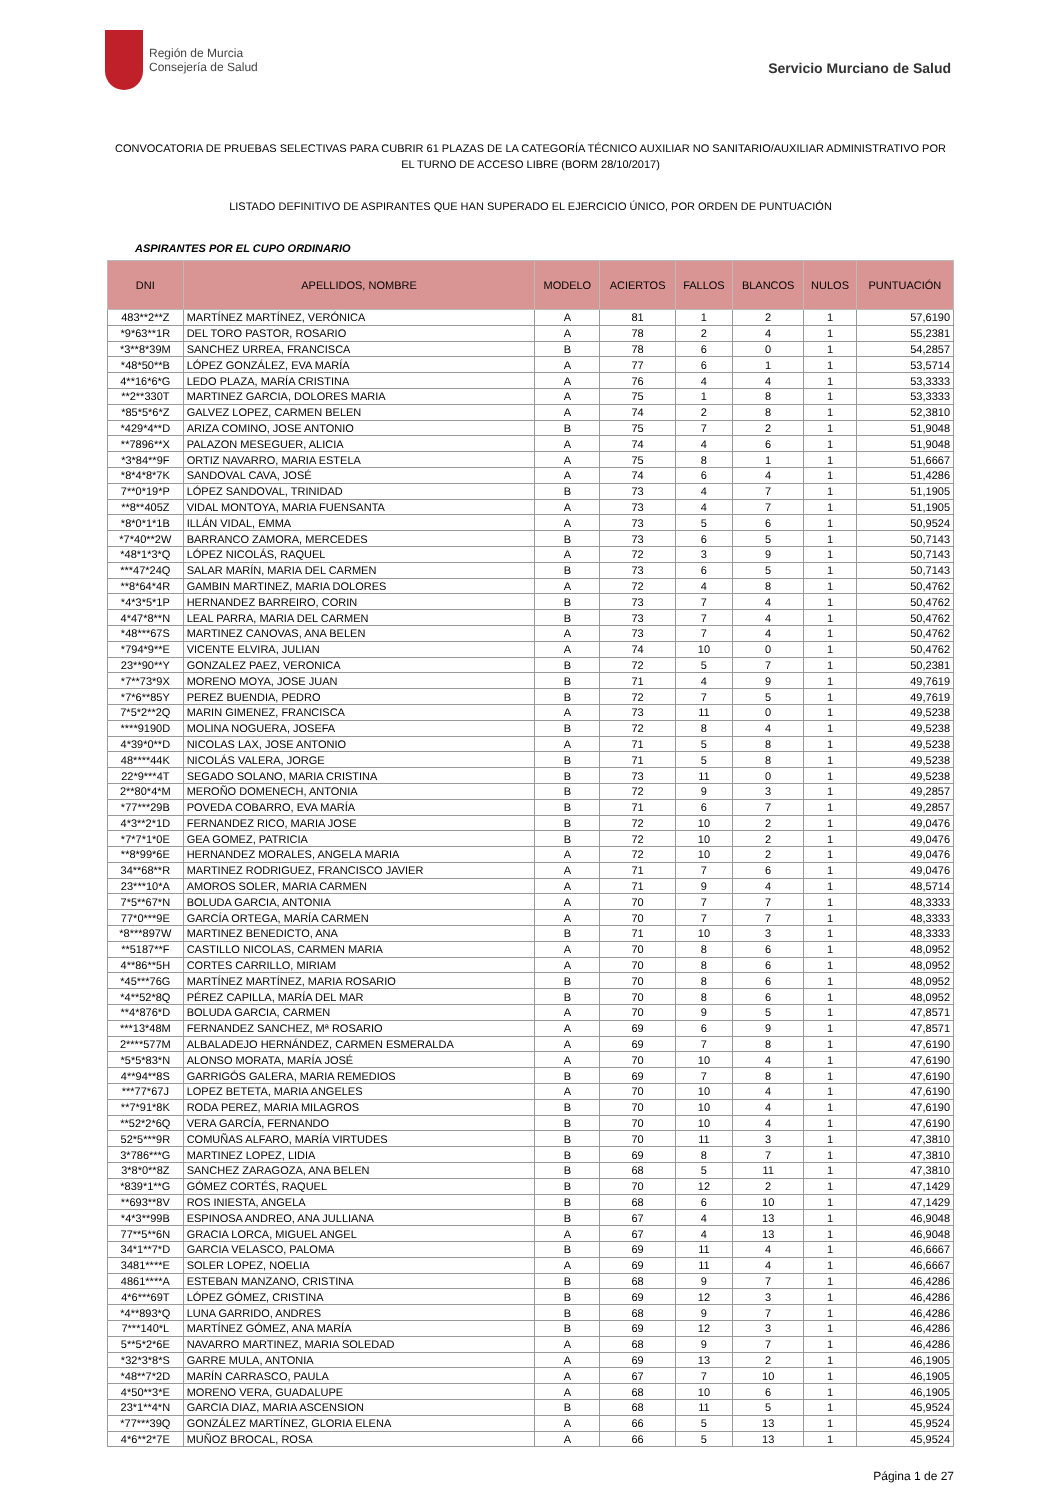Región de Murcia
Consejería de Salud
Servicio Murciano de Salud
CONVOCATORIA DE PRUEBAS SELECTIVAS PARA CUBRIR 61 PLAZAS DE LA CATEGORÍA TÉCNICO AUXILIAR NO SANITARIO/AUXILIAR ADMINISTRATIVO POR EL TURNO DE ACCESO LIBRE (BORM 28/10/2017)
LISTADO DEFINITIVO DE ASPIRANTES QUE HAN SUPERADO EL EJERCICIO ÚNICO, POR ORDEN DE PUNTUACIÓN
ASPIRANTES POR EL CUPO ORDINARIO
| DNI | APELLIDOS, NOMBRE | MODELO | ACIERTOS | FALLOS | BLANCOS | NULOS | PUNTUACIÓN |
| --- | --- | --- | --- | --- | --- | --- | --- |
| 483**2**Z | MARTÍNEZ MARTÍNEZ, VERÓNICA | A | 81 | 1 | 2 | 1 | 57,6190 |
| *9*63**1R | DEL TORO PASTOR, ROSARIO | A | 78 | 2 | 4 | 1 | 55,2381 |
| *3**8*39M | SANCHEZ URREA, FRANCISCA | B | 78 | 6 | 0 | 1 | 54,2857 |
| *48*50**B | LÓPEZ GONZÁLEZ, EVA MARÍA | A | 77 | 6 | 1 | 1 | 53,5714 |
| 4**16*6*G | LEDO PLAZA, MARÍA CRISTINA | A | 76 | 4 | 4 | 1 | 53,3333 |
| **2**330T | MARTINEZ GARCIA, DOLORES MARIA | A | 75 | 1 | 8 | 1 | 53,3333 |
| *85*5*6*Z | GALVEZ LOPEZ, CARMEN BELEN | A | 74 | 2 | 8 | 1 | 52,3810 |
| *429*4**D | ARIZA COMINO, JOSE ANTONIO | B | 75 | 7 | 2 | 1 | 51,9048 |
| **7896**X | PALAZON MESEGUER, ALICIA | A | 74 | 4 | 6 | 1 | 51,9048 |
| *3*84**9F | ORTIZ NAVARRO, MARIA ESTELA | A | 75 | 8 | 1 | 1 | 51,6667 |
| *8*4*8*7K | SANDOVAL CAVA, JOSÉ | A | 74 | 6 | 4 | 1 | 51,4286 |
| 7**0*19*P | LÓPEZ SANDOVAL, TRINIDAD | B | 73 | 4 | 7 | 1 | 51,1905 |
| **8**405Z | VIDAL MONTOYA, MARIA FUENSANTA | A | 73 | 4 | 7 | 1 | 51,1905 |
| *8*0*1*1B | ILLÁN VIDAL, EMMA | A | 73 | 5 | 6 | 1 | 50,9524 |
| *7*40**2W | BARRANCO ZAMORA, MERCEDES | B | 73 | 6 | 5 | 1 | 50,7143 |
| *48*1*3*Q | LÓPEZ NICOLÁS, RAQUEL | A | 72 | 3 | 9 | 1 | 50,7143 |
| ***47*24Q | SALAR MARÍN, MARIA DEL CARMEN | B | 73 | 6 | 5 | 1 | 50,7143 |
| **8*64*4R | GAMBIN MARTINEZ, MARIA DOLORES | A | 72 | 4 | 8 | 1 | 50,4762 |
| *4*3*5*1P | HERNANDEZ BARREIRO, CORIN | B | 73 | 7 | 4 | 1 | 50,4762 |
| 4*47*8**N | LEAL PARRA, MARIA DEL CARMEN | B | 73 | 7 | 4 | 1 | 50,4762 |
| *48***67S | MARTINEZ CANOVAS, ANA BELEN | A | 73 | 7 | 4 | 1 | 50,4762 |
| *794*9**E | VICENTE ELVIRA, JULIAN | A | 74 | 10 | 0 | 1 | 50,4762 |
| 23**90**Y | GONZALEZ PAEZ, VERONICA | B | 72 | 5 | 7 | 1 | 50,2381 |
| *7**73*9X | MORENO MOYA, JOSE JUAN | B | 71 | 4 | 9 | 1 | 49,7619 |
| *7*6**85Y | PEREZ BUENDIA, PEDRO | B | 72 | 7 | 5 | 1 | 49,7619 |
| 7*5*2**2Q | MARIN GIMENEZ, FRANCISCA | A | 73 | 11 | 0 | 1 | 49,5238 |
| ****9190D | MOLINA NOGUERA, JOSEFA | B | 72 | 8 | 4 | 1 | 49,5238 |
| 4*39*0**D | NICOLAS LAX, JOSE ANTONIO | A | 71 | 5 | 8 | 1 | 49,5238 |
| 48****44K | NICOLÁS VALERA, JORGE | B | 71 | 5 | 8 | 1 | 49,5238 |
| 22*9***4T | SEGADO SOLANO, MARIA CRISTINA | B | 73 | 11 | 0 | 1 | 49,5238 |
| 2**80*4*M | MEROÑO DOMENECH, ANTONIA | B | 72 | 9 | 3 | 1 | 49,2857 |
| *77***29B | POVEDA COBARRO, EVA MARÍA | B | 71 | 6 | 7 | 1 | 49,2857 |
| 4*3**2*1D | FERNANDEZ RICO, MARIA JOSE | B | 72 | 10 | 2 | 1 | 49,0476 |
| *7*7*1*0E | GEA GOMEZ, PATRICIA | B | 72 | 10 | 2 | 1 | 49,0476 |
| **8*99*6E | HERNANDEZ MORALES, ANGELA MARIA | A | 72 | 10 | 2 | 1 | 49,0476 |
| 34**68**R | MARTINEZ RODRIGUEZ, FRANCISCO JAVIER | A | 71 | 7 | 6 | 1 | 49,0476 |
| 23***10*A | AMOROS SOLER, MARIA CARMEN | A | 71 | 9 | 4 | 1 | 48,5714 |
| 7*5**67*N | BOLUDA GARCIA, ANTONIA | A | 70 | 7 | 7 | 1 | 48,3333 |
| 77*0***9E | GARCÍA ORTEGA, MARÍA CARMEN | A | 70 | 7 | 7 | 1 | 48,3333 |
| *8***897W | MARTINEZ BENEDICTO, ANA | B | 71 | 10 | 3 | 1 | 48,3333 |
| **5187**F | CASTILLO NICOLAS, CARMEN MARIA | A | 70 | 8 | 6 | 1 | 48,0952 |
| 4**86**5H | CORTES CARRILLO, MIRIAM | A | 70 | 8 | 6 | 1 | 48,0952 |
| *45***76G | MARTÍNEZ MARTÍNEZ, MARIA ROSARIO | B | 70 | 8 | 6 | 1 | 48,0952 |
| *4**52*8Q | PÉREZ CAPILLA, MARÍA DEL MAR | B | 70 | 8 | 6 | 1 | 48,0952 |
| **4*876*D | BOLUDA GARCIA, CARMEN | A | 70 | 9 | 5 | 1 | 47,8571 |
| ***13*48M | FERNANDEZ SANCHEZ, Mª ROSARIO | A | 69 | 6 | 9 | 1 | 47,8571 |
| 2****577M | ALBALADEJO HERNÁNDEZ, CARMEN ESMERALDA | A | 69 | 7 | 8 | 1 | 47,6190 |
| *5*5*83*N | ALONSO MORATA, MARÍA JOSÉ | A | 70 | 10 | 4 | 1 | 47,6190 |
| 4**94**8S | GARRIGÓS GALERA, MARIA REMEDIOS | B | 69 | 7 | 8 | 1 | 47,6190 |
| ***77*67J | LOPEZ BETETA, MARIA ANGELES | A | 70 | 10 | 4 | 1 | 47,6190 |
| **7*91*8K | RODA PEREZ, MARIA MILAGROS | B | 70 | 10 | 4 | 1 | 47,6190 |
| **52*2*6Q | VERA GARCÍA, FERNANDO | B | 70 | 10 | 4 | 1 | 47,6190 |
| 52*5***9R | COMUÑAS ALFARO, MARÍA VIRTUDES | B | 70 | 11 | 3 | 1 | 47,3810 |
| 3*786***G | MARTINEZ LOPEZ, LIDIA | B | 69 | 8 | 7 | 1 | 47,3810 |
| 3*8*0**8Z | SANCHEZ ZARAGOZA, ANA BELEN | B | 68 | 5 | 11 | 1 | 47,3810 |
| *839*1**G | GÓMEZ CORTÉS, RAQUEL | B | 70 | 12 | 2 | 1 | 47,1429 |
| **693**8V | ROS INIESTA, ANGELA | B | 68 | 6 | 10 | 1 | 47,1429 |
| *4*3**99B | ESPINOSA ANDREO, ANA JULLIANA | B | 67 | 4 | 13 | 1 | 46,9048 |
| 77**5**6N | GRACIA LORCA, MIGUEL ANGEL | A | 67 | 4 | 13 | 1 | 46,9048 |
| 34*1**7*D | GARCIA VELASCO, PALOMA | B | 69 | 11 | 4 | 1 | 46,6667 |
| 3481****E | SOLER LOPEZ, NOELIA | A | 69 | 11 | 4 | 1 | 46,6667 |
| 4861****A | ESTEBAN MANZANO, CRISTINA | B | 68 | 9 | 7 | 1 | 46,4286 |
| 4*6***69T | LÓPEZ GÓMEZ, CRISTINA | B | 69 | 12 | 3 | 1 | 46,4286 |
| *4**893*Q | LUNA GARRIDO, ANDRES | B | 68 | 9 | 7 | 1 | 46,4286 |
| 7***140*L | MARTÍNEZ GÓMEZ, ANA MARÍA | B | 69 | 12 | 3 | 1 | 46,4286 |
| 5**5*2*6E | NAVARRO MARTINEZ, MARIA SOLEDAD | A | 68 | 9 | 7 | 1 | 46,4286 |
| *32*3*8*S | GARRE MULA, ANTONIA | A | 69 | 13 | 2 | 1 | 46,1905 |
| *48**7*2D | MARÍN CARRASCO, PAULA | A | 67 | 7 | 10 | 1 | 46,1905 |
| 4*50**3*E | MORENO VERA, GUADALUPE | A | 68 | 10 | 6 | 1 | 46,1905 |
| 23*1**4*N | GARCIA DIAZ, MARIA ASCENSION | B | 68 | 11 | 5 | 1 | 45,9524 |
| *77***39Q | GONZÁLEZ MARTÍNEZ, GLORIA ELENA | A | 66 | 5 | 13 | 1 | 45,9524 |
| 4*6**2*7E | MUÑOZ BROCAL, ROSA | A | 66 | 5 | 13 | 1 | 45,9524 |
Página 1 de 27